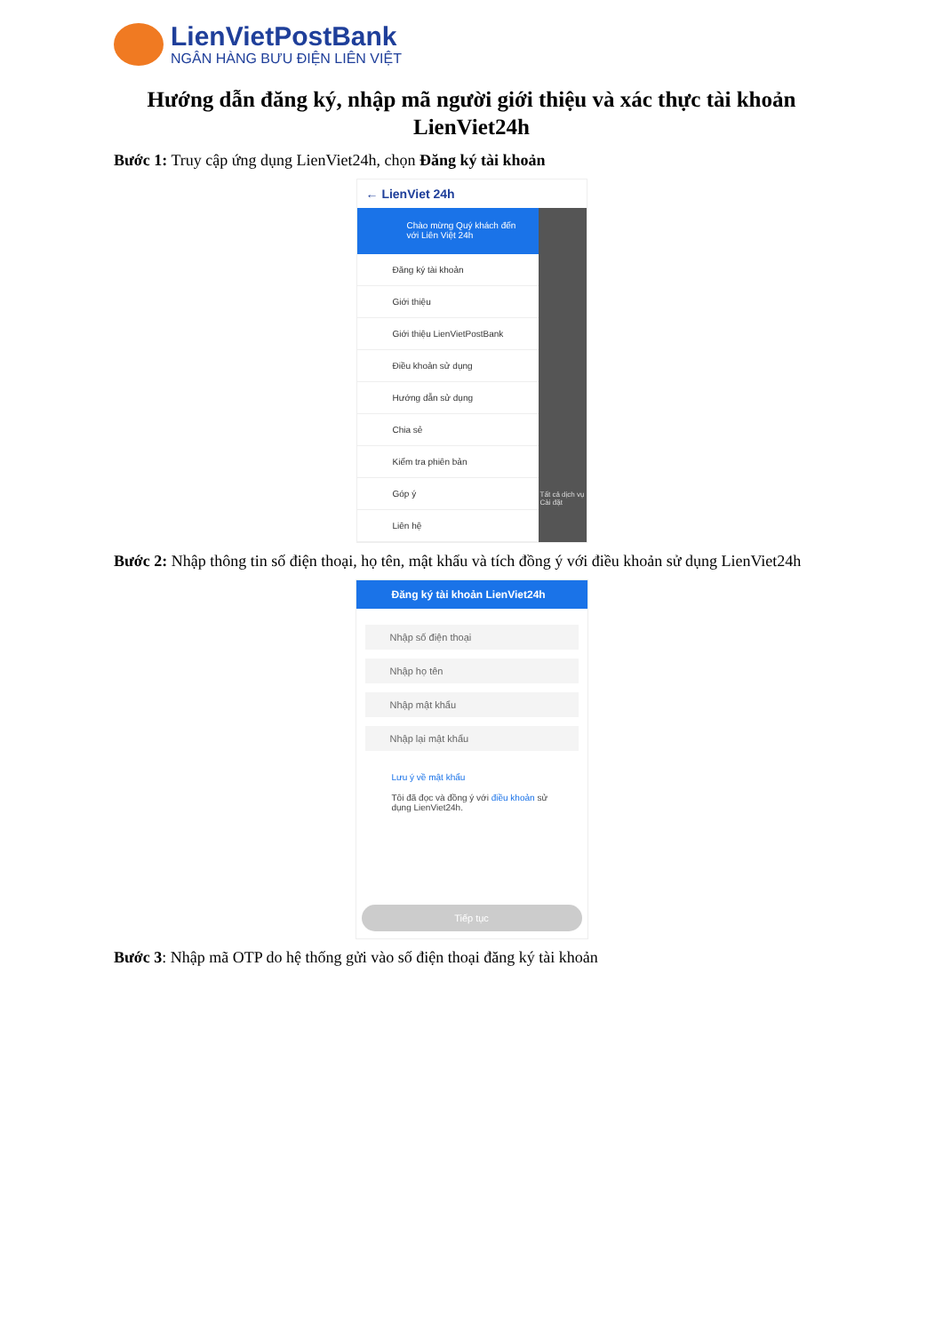LienVietPostBank
NGÂN HÀNG BƯU ĐIỆN LIÊN VIỆT
Hướng dẫn đăng ký, nhập mã người giới thiệu và xác thực tài khoản LienViet24h
Bước 1: Truy cập ứng dụng LienViet24h, chọn Đăng ký tài khoản
← LienViet 24h
Chào mừng Quý khách đến với Liên Việt 24h
Đăng ký tài khoản
Giới thiệu
Giới thiệu LienVietPostBank
Điều khoản sử dụng
Hướng dẫn sử dụng
Chia sẻ
Kiểm tra phiên bản
Góp ý
Liên hệ
Tất cả dịch vụ
Cài đặt
Bước 2: Nhập thông tin số điện thoại, họ tên, mật khẩu và tích đồng ý với điều khoản sử dụng LienViet24h
Đăng ký tài khoản LienViet24h
Nhập số điện thoại
Nhập họ tên
Nhập mật khẩu
Nhập lại mật khẩu
Lưu ý về mật khẩu
Tôi đã đọc và đồng ý với điều khoản sử dụng LienViet24h.
Tiếp tục
Bước 3: Nhập mã OTP do hệ thống gửi vào số điện thoại đăng ký tài khoản